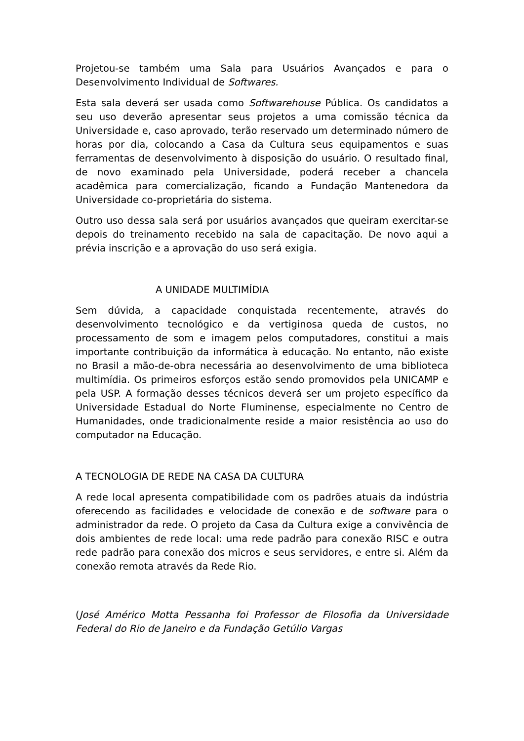Projetou-se também uma Sala para Usuários Avançados e para o Desenvolvimento Individual de Softwares.
Esta sala deverá ser usada como Softwarehouse Pública. Os candidatos a seu uso deverão apresentar seus projetos a uma comissão técnica da Universidade e, caso aprovado, terão reservado um determinado número de horas por dia, colocando a Casa da Cultura seus equipamentos e suas ferramentas de desenvolvimento à disposição do usuário. O resultado final, de novo examinado pela Universidade, poderá receber a chancela acadêmica para comercialização, ficando a Fundação Mantenedora da Universidade co-proprietária do sistema.
Outro uso dessa sala será por usuários avançados que queiram exercitar-se depois do treinamento recebido na sala de capacitação. De novo aqui a prévia inscrição e a aprovação do uso será exigia.
A UNIDADE MULTIMÍDIA
Sem dúvida, a capacidade conquistada recentemente, através do desenvolvimento tecnológico e da vertiginosa queda de custos, no processamento de som e imagem pelos computadores, constitui a mais importante contribuição da informática à educação. No entanto, não existe no Brasil a mão-de-obra necessária ao desenvolvimento de uma biblioteca multimídia. Os primeiros esforços estão sendo promovidos pela UNICAMP e pela USP. A formação desses técnicos deverá ser um projeto específico da Universidade Estadual do Norte Fluminense, especialmente no Centro de Humanidades, onde tradicionalmente reside a maior resistência ao uso do computador na Educação.
A TECNOLOGIA DE REDE NA CASA DA CULTURA
A rede local apresenta compatibilidade com os padrões atuais da indústria oferecendo as facilidades e velocidade de conexão e de software para o administrador da rede. O projeto da Casa da Cultura exige a convivência de dois ambientes de rede local: uma rede padrão para conexão RISC e outra rede padrão para conexão dos micros e seus servidores, e entre si. Além da conexão remota através da Rede Rio.
(José Américo Motta Pessanha foi Professor de Filosofia da Universidade Federal do Rio de Janeiro e da Fundação Getúlio Vargas